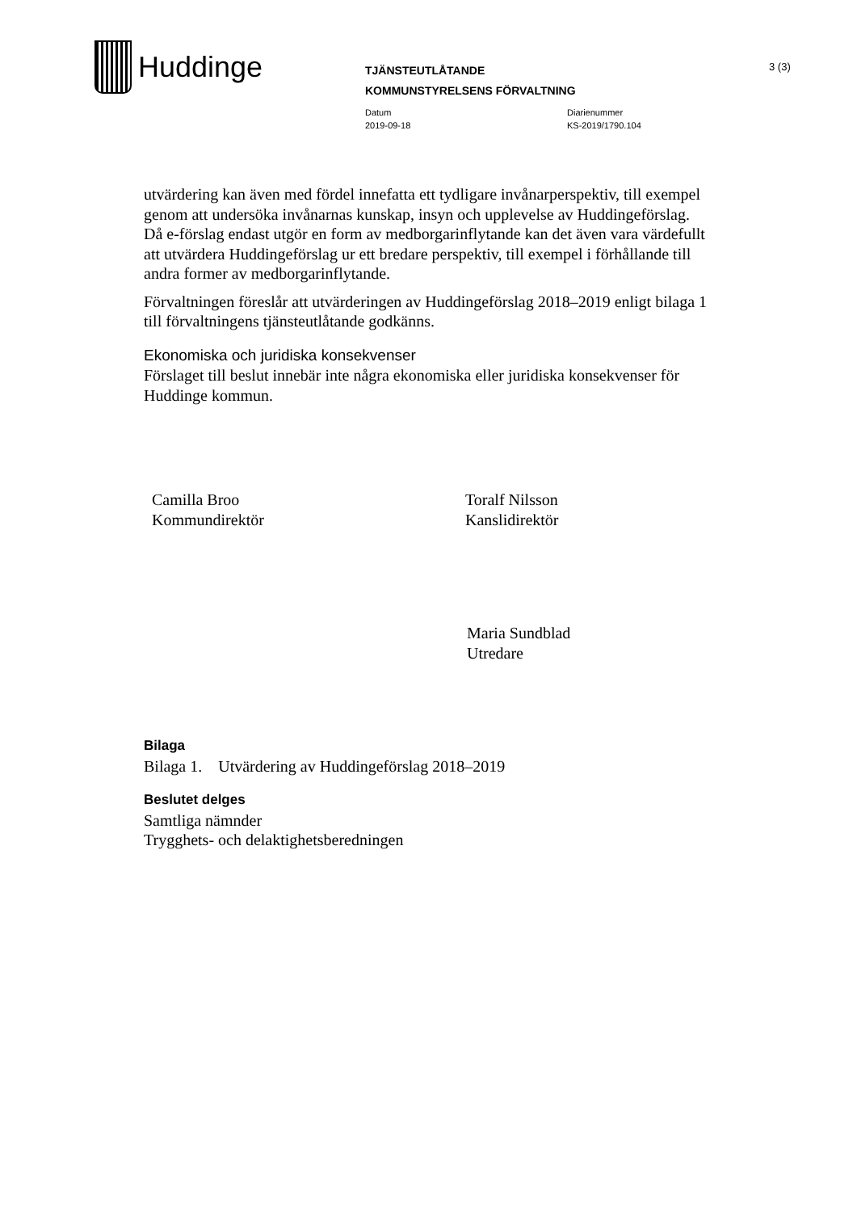Huddinge
TJÄNSTEUTLÅTANDE
KOMMUNSTYRELSENS FÖRVALTNING
Datum
2019-09-18
Diarienummer
KS-2019/1790.104
3 (3)
utvärdering kan även med fördel innefatta ett tydligare invånarperspektiv, till exempel genom att undersöka invånarnas kunskap, insyn och upplevelse av Huddingeförslag. Då e-förslag endast utgör en form av medborgarinflytande kan det även vara värdefullt att utvärdera Huddingeförslag ur ett bredare perspektiv, till exempel i förhållande till andra former av medborgarinflytande.
Förvaltningen föreslår att utvärderingen av Huddingeförslag 2018–2019 enligt bilaga 1 till förvaltningens tjänsteutlåtande godkänns.
Ekonomiska och juridiska konsekvenser
Förslaget till beslut innebär inte några ekonomiska eller juridiska konsekvenser för Huddinge kommun.
Camilla Broo
Kommundirektör
Toralf Nilsson
Kanslidirektör
Maria Sundblad
Utredare
Bilaga
Bilaga 1. Utvärdering av Huddingeförslag 2018–2019
Beslutet delges
Samtliga nämnder
Trygghets- och delaktighetsberedningen